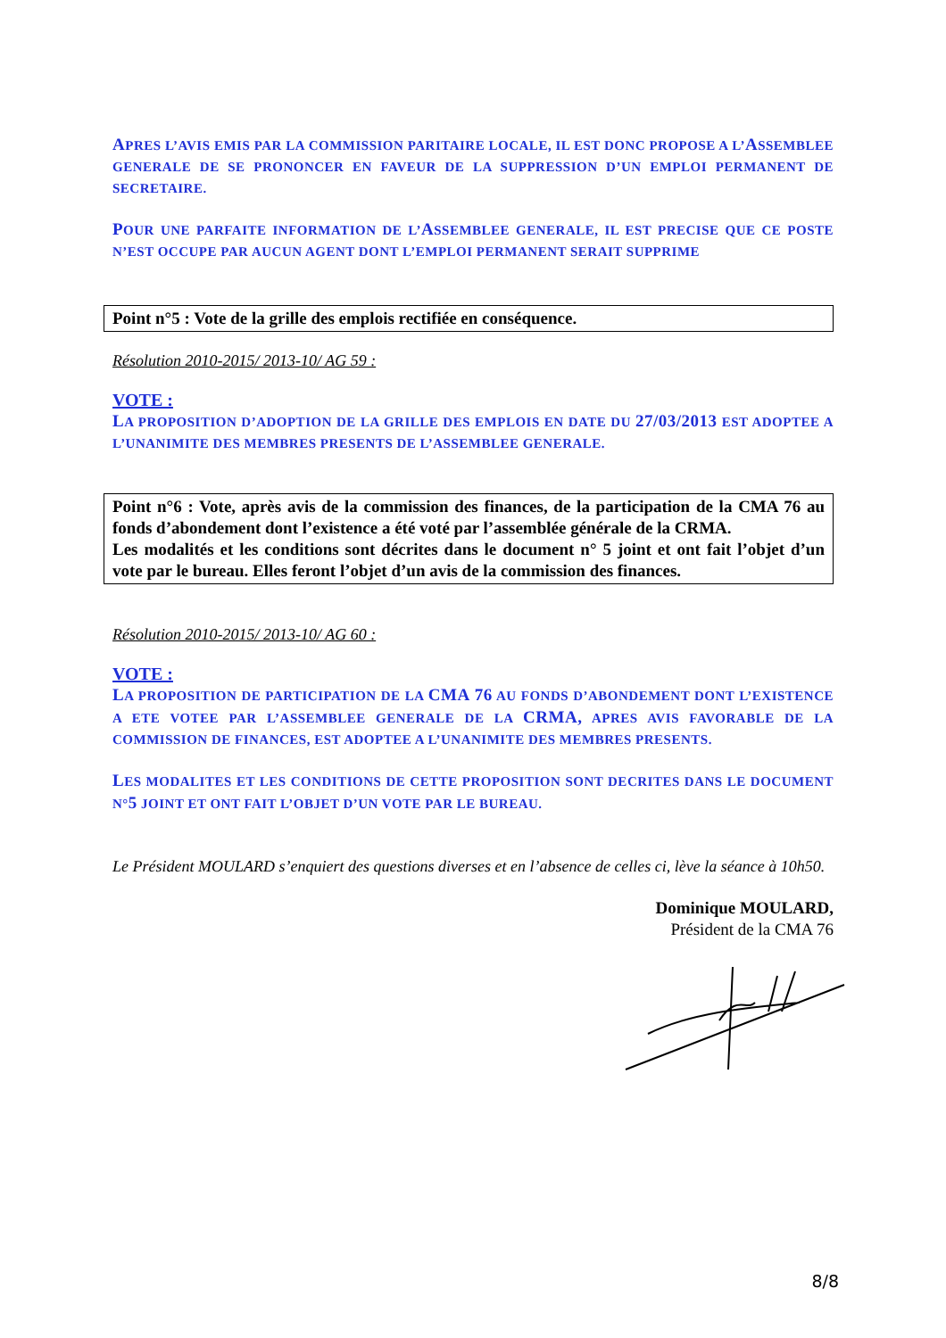APRES L’AVIS EMIS PAR LA COMMISSION PARITAIRE LOCALE, IL EST DONC PROPOSE A L’ASSEMBLEE GENERALE DE SE PRONONCER EN FAVEUR DE LA SUPPRESSION D’UN EMPLOI PERMANENT DE SECRETAIRE.
POUR UNE PARFAITE INFORMATION DE L’ASSEMBLEE GENERALE, IL EST PRECISE QUE CE POSTE N’EST OCCUPE PAR AUCUN AGENT DONT L’EMPLOI PERMANENT SERAIT SUPPRIME
Point n°5 : Vote de la grille des emplois rectifiée en conséquence.
Résolution 2010-2015/ 2013-10/ AG 59 :
VOTE :
LA PROPOSITION D’ADOPTION DE LA GRILLE DES EMPLOIS EN DATE DU 27/03/2013 EST ADOPTEE A L’UNANIMITE DES MEMBRES PRESENTS DE L’ASSEMBLEE GENERALE.
Point n°6 : Vote, après avis de la commission des finances, de la participation de la CMA 76 au fonds d’abondement dont l’existence a été voté par l’assemblée générale de la CRMA.
Les modalités et les conditions sont décrites dans le document n° 5 joint et ont fait l’objet d’un vote par le bureau. Elles feront l’objet d’un avis de la commission des finances.
Résolution 2010-2015/ 2013-10/ AG 60 :
VOTE :
LA PROPOSITION DE PARTICIPATION DE LA CMA 76 AU FONDS D’ABONDEMENT DONT L’EXISTENCE A ETE VOTEE PAR L’ASSEMBLEE GENERALE DE LA CRMA, APRES AVIS FAVORABLE DE LA COMMISSION DE FINANCES, EST ADOPTEE A L’UNANIMITE DES MEMBRES PRESENTS.
LES MODALITES ET LES CONDITIONS DE CETTE PROPOSITION SONT DECRITES DANS LE DOCUMENT N°5 JOINT ET ONT FAIT L’OBJET D’UN VOTE PAR LE BUREAU.
Le Président MOULARD s’enquiert des questions diverses et en l’absence de celles ci, lève la séance à 10h50.
Dominique MOULARD,
Président de la CMA 76
8/8